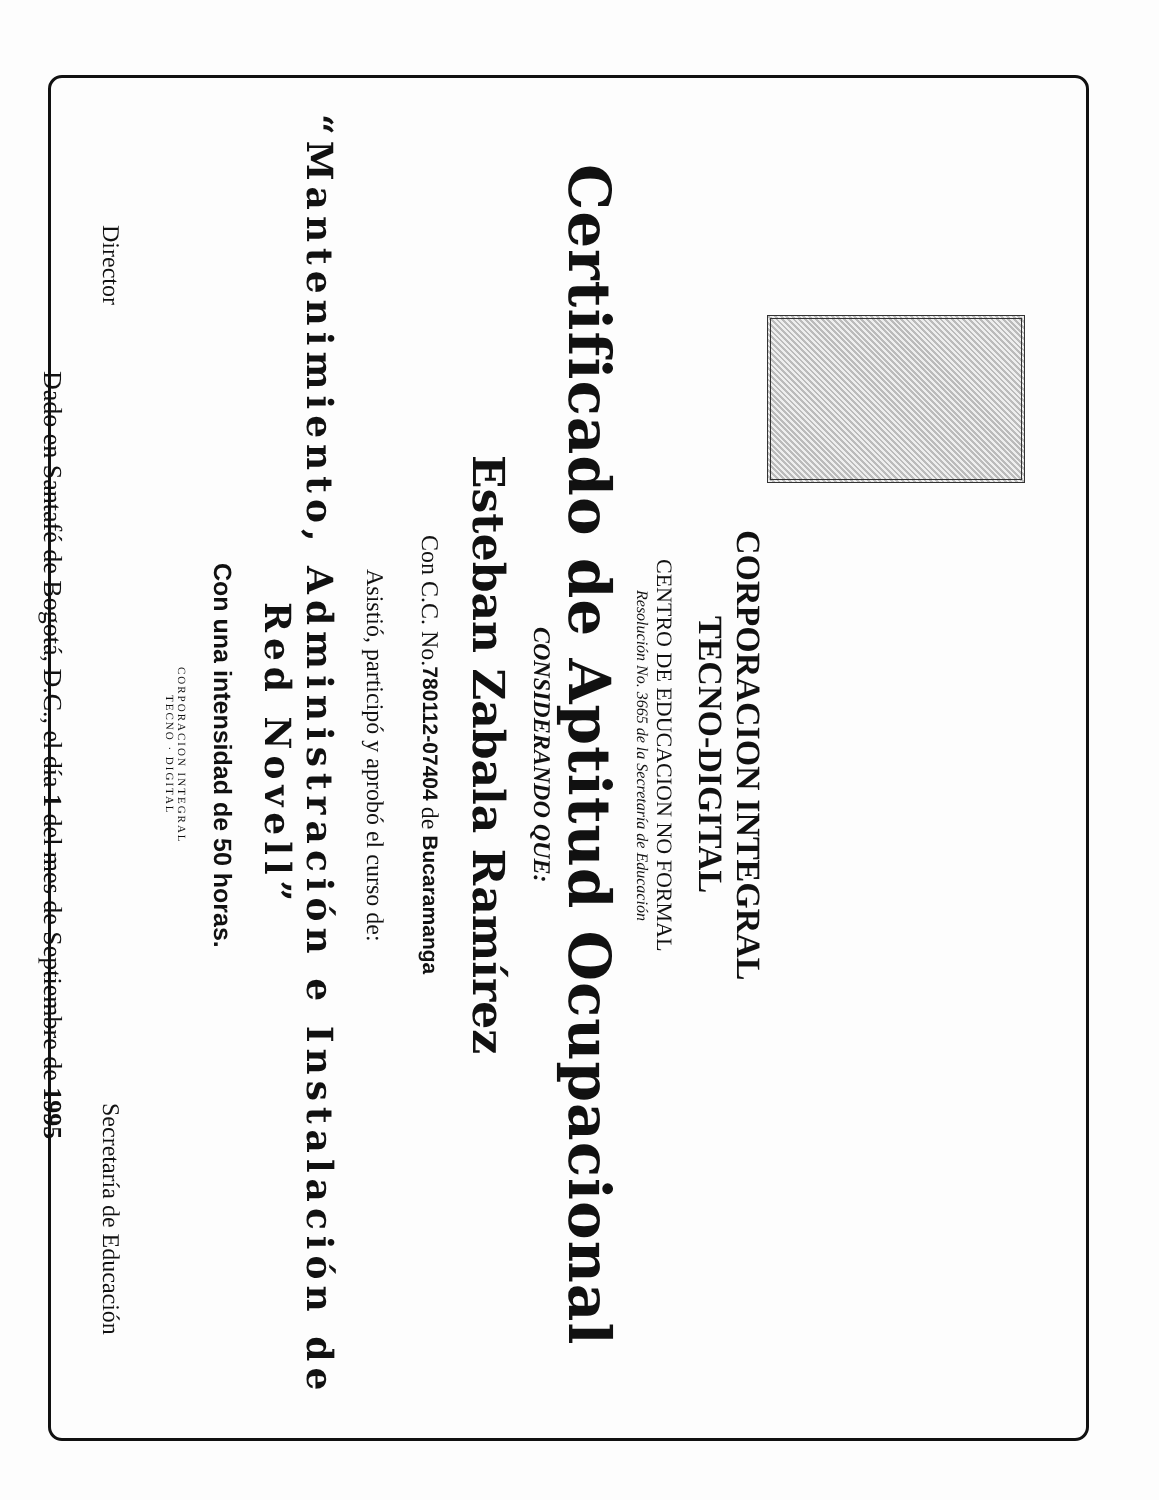CORPORACION INTEGRAL
TECNO-DIGITAL
CENTRO DE EDUCACION NO FORMAL
Resolución No. 3665 de la Secretaría de Educación
Certificado de Aptitud Ocupacional
CONSIDERANDO QUE:
Esteban Zabala Ramírez
Con C.C. No.780112-07404 de Bucaramanga
Asistió, participó y aprobó el curso de:
“Mantenimiento, Administración e Instalación de Red Novell”
Con una intensidad de 50 horas.
CORPORACION INTEGRAL
TECNO · DIGITAL
Director Secretaría de Educación
Dado en Santafé de Bogotá, D.C., el día 1 del mes de Septiembre de 1995